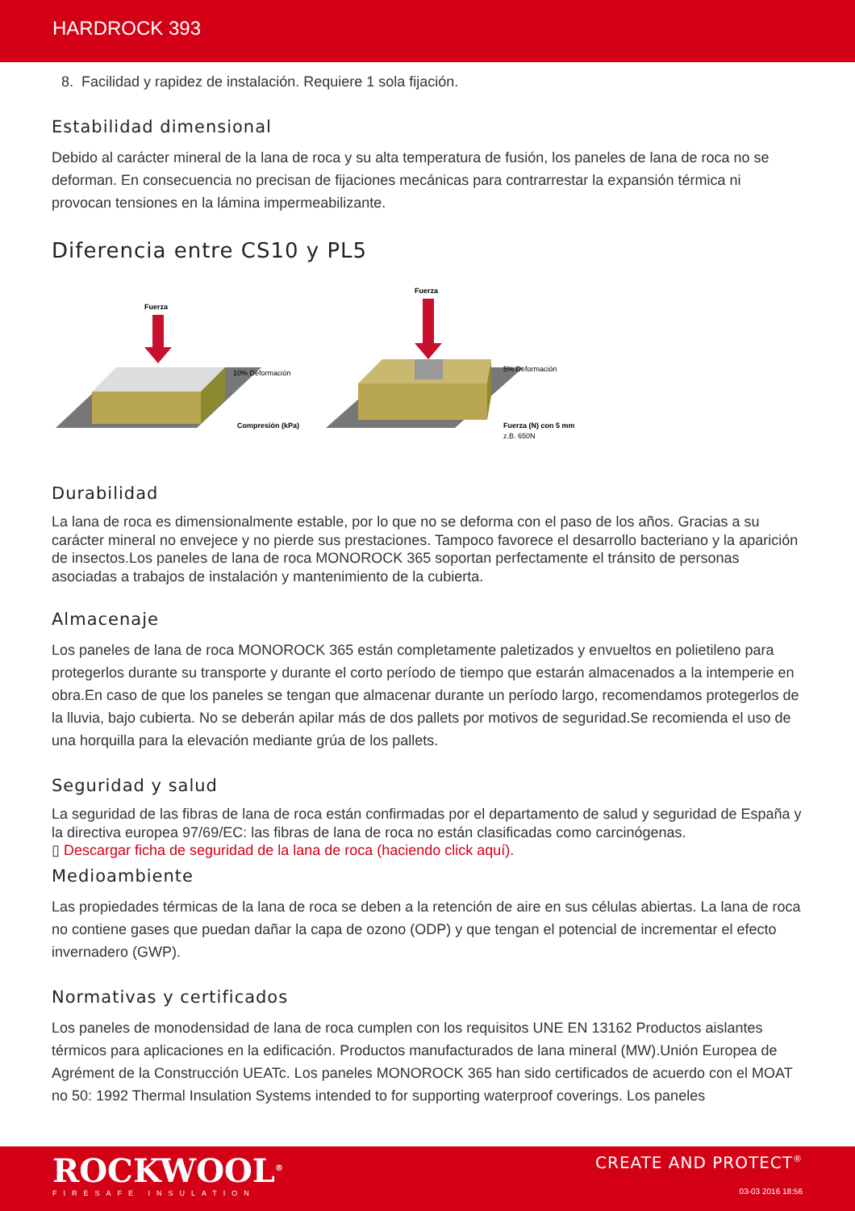HARDROCK 393
8. Facilidad y rapidez de instalación. Requiere 1 sola fijación.
Estabilidad dimensional
Debido al carácter mineral de la lana de roca y su alta temperatura de fusión, los paneles de lana de roca no se deforman. En consecuencia no precisan de fijaciones mecánicas para contrarrestar la expansión térmica ni provocan tensiones en la lámina impermeabilizante.
Diferencia entre CS10 y PL5
Fuerza
10% Deformación
Compresión (kPa)
Fuerza
5% Deformación
Fuerza (N) con 5 mm
z.B. 650N
Durabilidad
La lana de roca es dimensionalmente estable, por lo que no se deforma con el paso de los años. Gracias a su carácter mineral no envejece y no pierde sus prestaciones. Tampoco favorece el desarrollo bacteriano y la aparición de insectos.Los paneles de lana de roca MONOROCK 365 soportan perfectamente el tránsito de personas asociadas a trabajos de instalación y mantenimiento de la cubierta.
Almacenaje
Los paneles de lana de roca MONOROCK 365 están completamente paletizados y envueltos en polietileno para protegerlos durante su transporte y durante el corto período de tiempo que estarán almacenados a la intemperie en obra.En caso de que los paneles se tengan que almacenar durante un período largo, recomendamos protegerlos de la lluvia, bajo cubierta. No se deberán apilar más de dos pallets por motivos de seguridad.Se recomienda el uso de una horquilla para la elevación mediante grúa de los pallets.
Seguridad y salud
La seguridad de las fibras de lana de roca están confirmadas por el departamento de salud y seguridad de España y la directiva europea 97/69/EC: las fibras de lana de roca no están clasificadas como carcinógenas.
▯ Descargar ficha de seguridad de la lana de roca (haciendo click aquí).
Medioambiente
Las propiedades térmicas de la lana de roca se deben a la retención de aire en sus células abiertas. La lana de roca no contiene gases que puedan dañar la capa de ozono (ODP) y que tengan el potencial de incrementar el efecto invernadero (GWP).
Normativas y certificados
Los paneles de monodensidad de lana de roca cumplen con los requisitos UNE EN 13162 Productos aislantes térmicos para aplicaciones en la edificación. Productos manufacturados de lana mineral (MW).Unión Europea de Agrément de la Construcción UEATc. Los paneles MONOROCK 365 han sido certificados de acuerdo con el MOAT no 50: 1992 Thermal Insulation Systems intended to for supporting waterproof coverings. Los paneles
ROCKWOOL<sup>®</sup>
FIRESAFE INSULATION
CREATE AND PROTECT<sup>®</sup>
03-03 2016 18:56